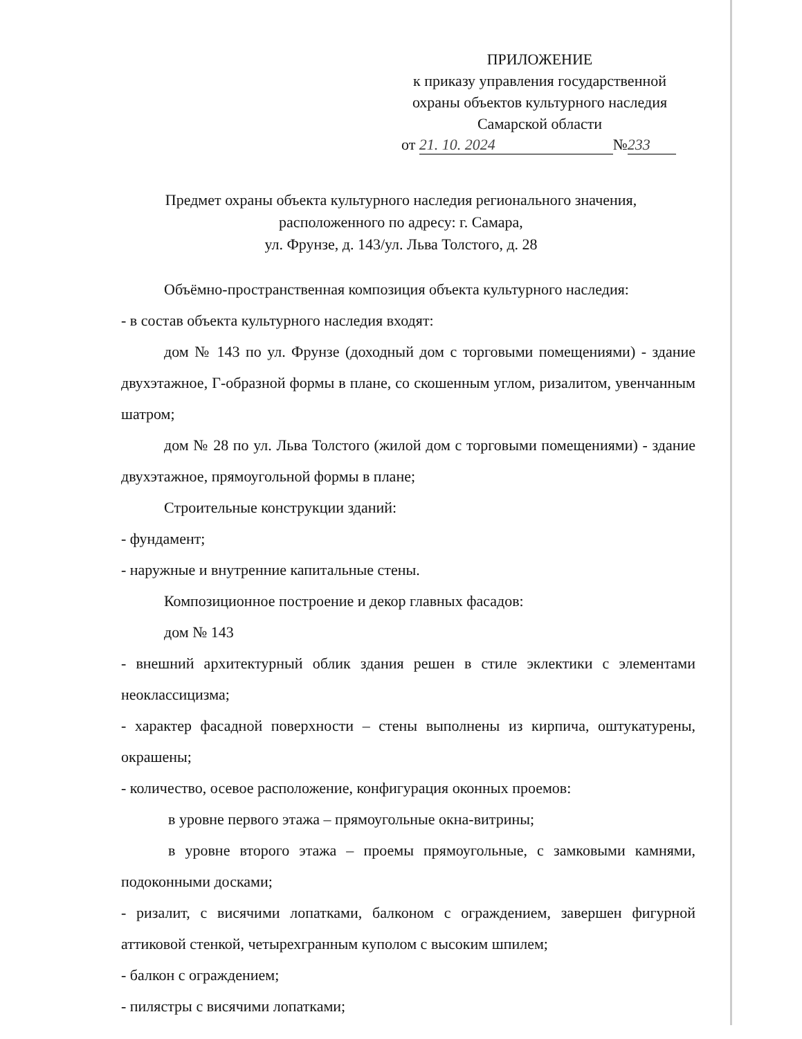ПРИЛОЖЕНИЕ
к приказу управления государственной
охраны объектов культурного наследия
Самарской области
от 21. 10. 2024 № 233
Предмет охраны объекта культурного наследия регионального значения,
расположенного по адресу: г. Самара,
ул. Фрунзе, д. 143/ул. Льва Толстого, д. 28
Объёмно-пространственная композиция объекта культурного наследия:
- в состав объекта культурного наследия входят:
дом № 143 по ул. Фрунзе (доходный дом с торговыми помещениями) - здание двухэтажное, Г-образной формы в плане, со скошенным углом, ризалитом, увенчанным шатром;
дом № 28 по ул. Льва Толстого (жилой дом с торговыми помещениями) - здание двухэтажное, прямоугольной формы в плане;
Строительные конструкции зданий:
- фундамент;
- наружные и внутренние капитальные стены.
Композиционное построение и декор главных фасадов:
дом № 143
- внешний архитектурный облик здания решен в стиле эклектики с элементами неоклассицизма;
- характер фасадной поверхности – стены выполнены из кирпича, оштукатурены, окрашены;
- количество, осевое расположение, конфигурация оконных проемов:
в уровне первого этажа – прямоугольные окна-витрины;
в уровне второго этажа – проемы прямоугольные, с замковыми камнями, подоконными досками;
- ризалит, с висячими лопатками, балконом с ограждением, завершен фигурной аттиковой стенкой, четырехгранным куполом с высоким шпилем;
- балкон с ограждением;
- пилястры с висячими лопатками;